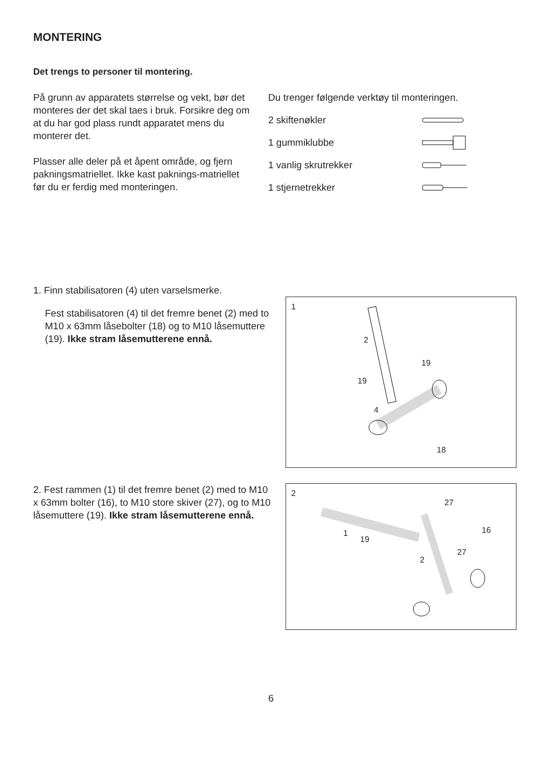MONTERING
Det trengs to personer til montering.
På grunn av apparatets størrelse og vekt, bør det monteres der det skal taes i bruk. Forsikre deg om at du har god plass rundt apparatet mens du monterer det.
Plasser alle deler på et åpent område, og fjern pakningsmatriellet. Ikke kast paknings-matriellet før du er ferdig med monteringen.
Du trenger følgende verktøy til monteringen.
2 skiftenøkler
1 gummiklubbe
1 vanlig skrutrekker
1 stjernetrekker
1. Finn stabilisatoren (4) uten varselsmerke.
Fest stabilisatoren (4) til det fremre benet (2) med to M10 x 63mm låsebolter (18) og to M10 låsemuttere (19). Ikke stram låsemutterene ennå.
1
2
19
19
4
18
2. Fest rammen (1) til det fremre benet (2) med to M10 x 63mm bolter (16), to M10 store skiver (27), og to M10 låsemuttere (19). Ikke stram låsemutterene ennå.
2
1
19
27
16
27
2
6